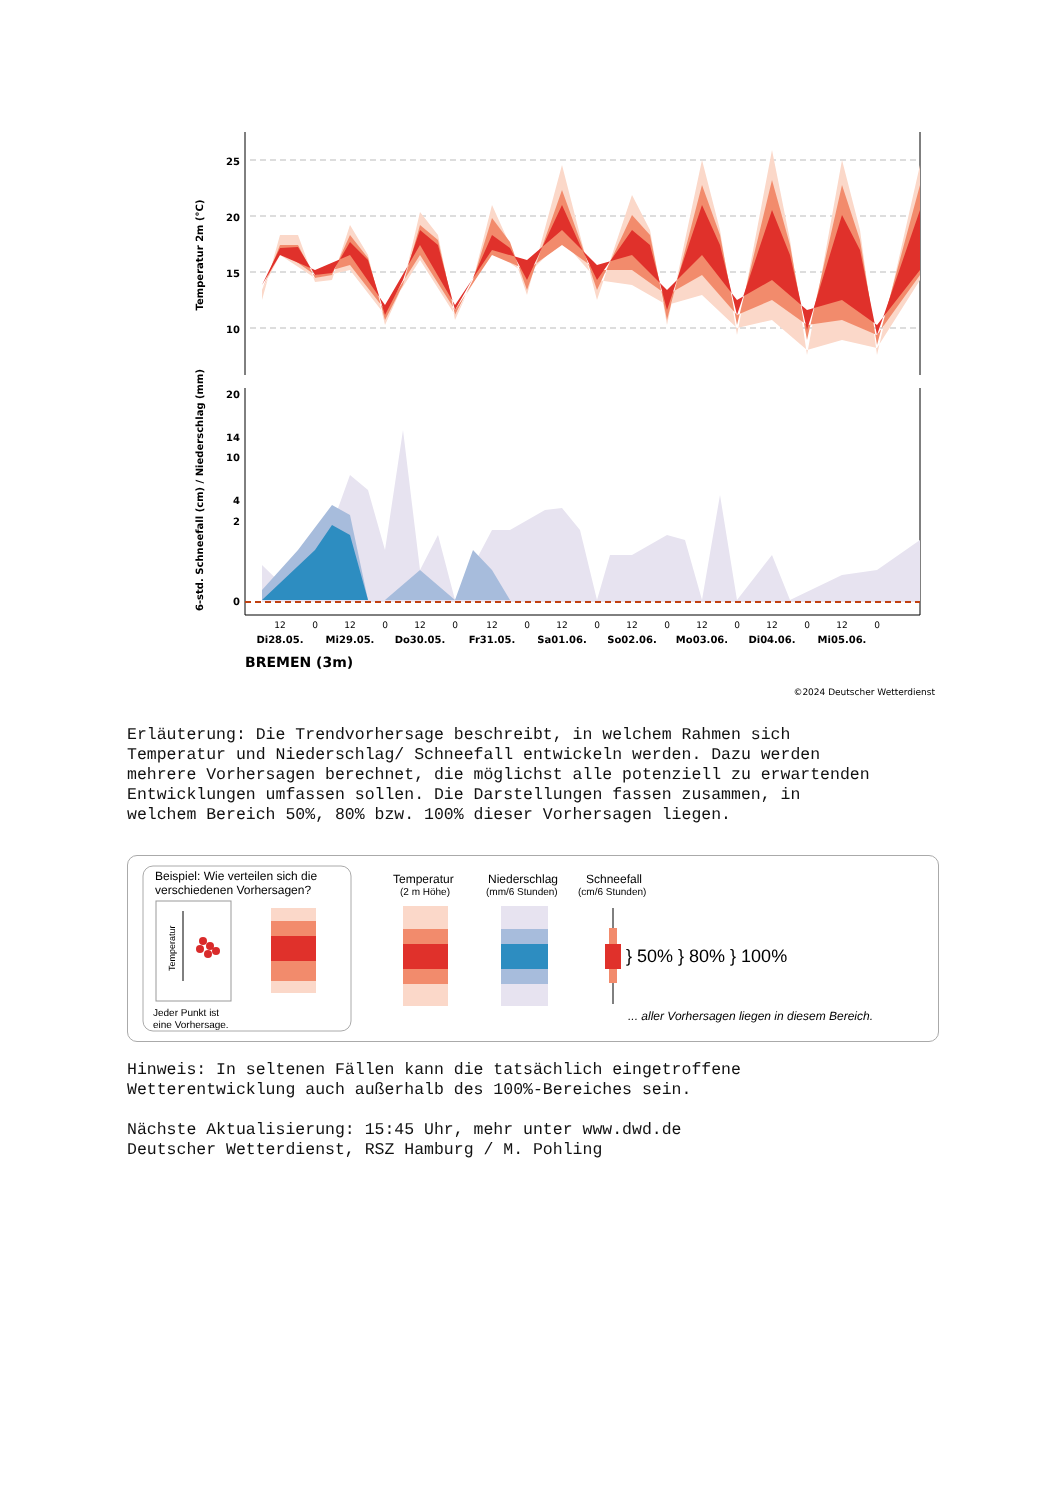Temperatur 2m (°C)
6-std. Schneefall (cm) / Niederschlag (mm)
25
20
15
10
20
14
10
4
2
0
12
0
12
0
12
0
12
0
12
0
12
0
12
0
12
0
12
0
Di28.05.
Mi29.05.
Do30.05.
Fr31.05.
Sa01.06.
So02.06.
Mo03.06.
Di04.06.
Mi05.06.
BREMEN (3m)
©2024 Deutscher Wetterdienst
Erläuterung: Die Trendvorhersage beschreibt, in welchem Rahmen sich Temperatur und Niederschlag/ Schneefall entwickeln werden. Dazu werden mehrere Vorhersagen berechnet, die möglichst alle potenziell zu erwartenden Entwicklungen umfassen sollen. Die Darstellungen fassen zusammen, in welchem Bereich 50%, 80% bzw. 100% dieser Vorhersagen liegen.
Beispiel: Wie verteilen sich die
verschiedenen Vorhersagen?
Temperatur
Jeder Punkt ist
eine Vorhersage.
Temperatur
(2 m Höhe)
Niederschlag
(mm/6 Stunden)
Schneefall
(cm/6 Stunden)
} 50% } 80% } 100%
... aller Vorhersagen liegen in diesem Bereich.
Hinweis: In seltenen Fällen kann die tatsächlich eingetroffene Wetterentwicklung auch außerhalb des 100%-Bereiches sein. Nächste Aktualisierung: 15:45 Uhr, mehr unter www.dwd.de Deutscher Wetterdienst, RSZ Hamburg / M. Pohling